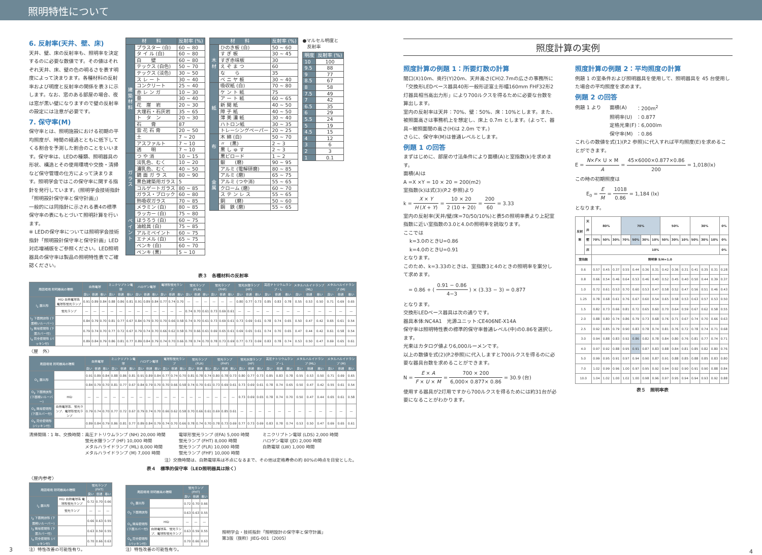照明特性について
6. 反射率(天井、壁、床)
天井、壁、床の反射率も、照明率を決定するのに必要な数値です。その値はそれぞれ天井、床、壁の色の明るさを表す明度によって決まります。各種材料の反射率および明度と反射率の関係を表３に示します。なお、窓のある部屋の場合、夜は窓が黒い壁になりますので壁の反射率の設定には注意が必要です。
7. 保守率(M)
保守率とは、照明施設における初期の平均照度が、時間の経過とともに低下してくる割合を予測した割合のことをいいます。保守率は、LEDの種類、照明器具の形状、構造とその使用環境や交換・清掃など保守管理の仕方によって決まります。照明学会ではこの保守率に関する指針を発行しています。(照明学会技術指針「照明設計保守率と保守計画」)
一般的には同指針に示される表4の標準保守率の表にもとづいて照明計算を行います。
※ LEDの保守率については照明学会技術指針「照明設計保守率と保守計画」LED対応増補版をご参照ください。LED照明器具の保守率は製品の照明特性表でご確認ください。
| 材 料 | | 反射率 (%) |
| --- | --- | --- |
| 建築材料 | プラスター (白) | 60 ~ 80 |
| | タ イ ル (白) | 60 ~ 80 |
| | 白 壁 | 60 ~ 80 |
| | テックス (白色) | 50 ~ 70 |
| | テックス (淡色) | 30 ~ 50 |
| | ス レ ー ト | 30 ~ 40 |
| | コンクリート | 25 ~ 40 |
| | 赤 レ ン ガ | 10 ~ 30 |
| | 畳 | 30 ~ 40 |
| | 花 崖 岩 | 20 ~ 30 |
| | 大理石・石灰岩 | 35 ~ 65 |
| | ト タ ン | 20 ~ 30 |
| | 石 膏 | 87 |
| | 雲 花 石 膏 | 20 ~ 50 |
| | 土 | 7 ~ 20 |
| | アスファルト | 7 ~ 10 |
| | 透 明 | 7 ~ 10 |
| ガラス | つ や 消 | 10 ~ 15 |
| | 淡乳色、むく | 10 ~ 20 |
| | 濃乳色、むく | 40 ~ 50 |
| | 鏡 面 ガ ラ ス | 80 ~ 90 |
| | 黒色建築用ガラス | 5 |
| | コルゲートガラス | 80 ~ 85 |
| | ガラス・ブロック | 60 ~ 80 |
| | 熱吸収ガラス | 70 ~ 85 |
| ペイント | メラミン (白) | 80 ~ 85 |
| | ラッカー (白) | 75 ~ 80 |
| | ほうろう (白) | 60 ~ 75 |
| | 油絵具 (白) | 75 ~ 85 |
| | アルミペイント | 60 ~ 75 |
| | エナメル (白) | 65 ~ 75 |
| | ペンキ (白) | 60 ~ 70 |
| | ペンキ (黒) | 5 ~ 10 |
| 材 料 | | 反射率 (%) |
| --- | --- | --- |
| 木材 | ひのき板 (白) | 50 ~ 60 |
| | す ぎ 板 | 30 ~ 45 |
| | すぎ赤味板 | 30 |
| | え ぞ ま つ | 60 |
| | な ら | 35 |
| | ベ ニ ヤ 板 | 30 ~ 40 |
| 紙 | 吸収紙 (白) | 70 ~ 80 |
| | ケ ン ト 紙 | 75 |
| | ア ー ト 紙 | 60 ~ 65 |
| | 新 聞 紙 | 40 ~ 50 |
| | 障 子 紙 | 40 ~ 50 |
| | 薄 美 濃 紙 | 30 ~ 40 |
| | ハトロン紙 | 30 ~ 35 |
| | トレーシングペーパー | 20 ~ 25 |
| 布 | 木 綿 (白) | 50 ~ 70 |
| | 〃 (黒) | 2 ~ 3 |
| | 黒 し ゅ す | 2 ~ 3 |
| | 黒ビロード | 1 ~ 2 |
| 金属 | 銀 (磨) | 90 ~ 95 |
| | アルミ (電解研磨) | 80 ~ 85 |
| | アルミ (磨) | 65 ~ 75 |
| | アルミ (つや消) | 55 ~ 65 |
| | クローム (磨) | 60 ~ 70 |
| | ス テ ン レ ス | 55 ~ 65 |
| | 銅 (磨) | 50 ~ 60 |
| | 鋼 鉄 (磨) | 55 ~ 65 |
●マルセル明度と
　反射率
| 明度 | 反射率 (%) |
| --- | --- |
| 10 | 100 |
| 9.5 | 88 |
| 9 | 77 |
| 8.5 | 67 |
| 8 | 58 |
| 7.5 | 49 |
| 7 | 42 |
| 6.5 | 35 |
| 6 | 29 |
| 5.5 | 24 |
| 5 | 19 |
| 4.5 | 15 |
| 4 | 12 |
| 3 | 6 |
| 2 | 3 |
| 1 | 0.1 |
表３　各種材料の反射率
| 周囲環境 照明器具の種類 | | 白熱電球 | | | ミニクリプトン電球 | | | ハロゲン電球 | | | 電球形蛍光ランプ | | | 蛍光ランプ (FLR) | | | 蛍光ランプ (FHF) | | | 蛍光水銀ランプ (HF) | | | 高圧ナトリウムランプ・L | | | メタルハルイドランプ (ML) | | | メタルハルイドランプ (M) | | |
| --- | --- | --- | --- | --- | --- | --- | --- | --- | --- | --- | --- | --- | --- | --- | --- | --- | --- | --- | --- | --- | --- | --- | --- | --- | --- | --- | --- | --- | --- | --- | --- |
| | | 良い | 普通 | 悪い | 良い | 普通 | 悪い | 良い | 普通 | 悪い | 良い | 普通 | 悪い | 良い | 普通 | 悪い | 良い | 普通 | 悪い | 良い | 普通 | 悪い | 良い | 普通 | 悪い | 良い | 普通 | 悪い | 良い | 普通 | 悪い |
| I<sub>1</sub> 露出形 | HID 白熱電球系 電球形蛍光ランプ | 0.91 | 0.89 | 0.84 | 0.88 | 0.86 | 0.81 | 0.91 | 0.89 | 0.84 | 0.77 | 0.74 | 0.70 | — | — | — | — | — | — | 0.80 | 0.77 | 0.73 | 0.85 | 0.83 | 0.78 | 0.55 | 0.53 | 0.50 | 0.71 | 0.69 | 0.65 |
| | 蛍光ランプ | — | — | — | — | — | — | — | — | — | — | — | — | 0.74 | 0.70 | 0.61 | 0.73 | 0.69 | 0.61 | — | — | — | — | — | — | — | — | — | — | — | — |
| I<sub>2</sub> 下面開放形 (下面粗いルーバー) | | 0.84 | 0.79 | 0.70 | 0.81 | 0.77 | 0.67 | 0.84 | 0.79 | 0.70 | 0.70 | 0.66 | 0.58 | 0.74 | 0.70 | 0.61 | 0.73 | 0.69 | 0.61 | 0.73 | 0.69 | 0.61 | 0.78 | 0.74 | 0.65 | 0.50 | 0.47 | 0.42 | 0.65 | 0.61 | 0.54 |
| I<sub>3</sub> 簡易密閉形 (下面カバー付) | | 0.79 | 0.74 | 0.70 | 0.77 | 0.72 | 0.67 | 0.79 | 0.74 | 0.70 | 0.66 | 0.62 | 0.58 | 0.70 | 0.66 | 0.61 | 0.69 | 0.65 | 0.61 | 0.69 | 0.65 | 0.61 | 0.74 | 0.70 | 0.65 | 0.47 | 0.44 | 0.42 | 0.61 | 0.58 | 0.54 |
| I<sub>4</sub> 完全密閉形 (パッキン付) | | 0.89 | 0.84 | 0.79 | 0.86 | 0.81 | 0.77 | 0.89 | 0.84 | 0.79 | 0.74 | 0.70 | 0.66 | 0.78 | 0.74 | 0.70 | 0.78 | 0.73 | 0.69 | 0.77 | 0.73 | 0.69 | 0.83 | 0.78 | 0.74 | 0.53 | 0.50 | 0.47 | 0.69 | 0.65 | 0.61 |
〈屋　外〉
| 周囲環境 照明器具の種類 | | 白熱電球 | | | ミニクリプトン電球 | | | ハロゲン電球 | | | 電球形蛍光ランプ | | | 蛍光ランプ (FLR) | | | 蛍光ランプ (FHF) | | | 蛍光水銀ランプ (HF) | | | 高圧ナトリウムランプ・L | | | メタルハルイドランプ (ML) | | | メタルハルイドランプ (M) | | |
| --- | --- | --- | --- | --- | --- | --- | --- | --- | --- | --- | --- | --- | --- | --- | --- | --- | --- | --- | --- | --- | --- | --- | --- | --- | --- | --- | --- | --- | --- | --- | --- |
| | | 良い | 普通 | 悪い | 良い | 普通 | 悪い | 良い | 普通 | 悪い | 良い | 普通 | 悪い | 良い | 普通 | 悪い | 良い | 普通 | 悪い | 良い | 普通 | 悪い | 良い | 普通 | 悪い | 良い | 普通 | 悪い | 良い | 普通 | 悪い |
| O<sub>1</sub> 露出形 | | 0.91 | 0.89 | 0.84 | 0.88 | 0.86 | 0.81 | 0.91 | 0.89 | 0.84 | 0.77 | 0.74 | 0.70 | 0.81 | 0.78 | 0.74 | 0.80 | 0.78 | 0.73 | 0.80 | 0.77 | 0.73 | 0.85 | 0.83 | 0.78 | 0.55 | 0.53 | 0.50 | 0.71 | 0.69 | 0.65 |
| | | 0.84 | 0.79 | 0.70 | 0.81 | 0.77 | 0.67 | 0.84 | 0.79 | 0.70 | 0.70 | 0.66 | 0.58 | 0.74 | 0.70 | 0.61 | 0.73 | 0.69 | 0.61 | 0.73 | 0.69 | 0.61 | 0.78 | 0.74 | 0.65 | 0.50 | 0.47 | 0.42 | 0.55 | 0.61 | 0.54 |
| O<sub>2</sub> 下面開放形 (下面粗いルーバー) | HID | — | — | — | — | — | — | — | — | — | — | — | — | — | — | — | — | — | — | 0.73 | 0.69 | 0.65 | 0.78 | 0.74 | 0.70 | 0.50 | 0.47 | 0.44 | 0.65 | 0.61 | 0.58 |
| O<sub>3</sub> 簡易密閉形 (下面カバー付) | 白熱電球系、蛍光ランプ、電球形蛍光ランプ | 0.79 | 0.74 | 0.70 | 0.77 | 0.72 | 0.67 | 0.79 | 0.74 | 0.70 | 0.66 | 0.62 | 0.58 | 0.70 | 0.66 | 0.61 | 0.69 | 0.85 | 0.61 | — | — | — | — | — | — | — | — | — | — | — | — |
| O<sub>4</sub> 完全密閉形 (パッキン付) | | 0.89 | 0.84 | 0.79 | 0.86 | 0.81 | 0.77 | 0.89 | 0.84 | 0.79 | 0.74 | 0.70 | 0.66 | 0.78 | 0.74 | 0.70 | 0.78 | 0.73 | 0.69 | 0.77 | 0.73 | 0.69 | 0.83 | 0.78 | 0.74 | 0.53 | 0.50 | 0.47 | 0.69 | 0.65 | 0.61 |
| 清掃間隔：1 年、交換時間： | 高圧ナトリウムランプ (NH) 20,000 時間 | 電球形蛍光ランプ (EFA) 5,000 時間 | ミニクリプトン電球 (LDS) 2,000 時間 |
| | 蛍光水銀ランプ (HF) 10,000 時間 | 蛍光ランプ (FHT) 8,000 時間 | ハロゲン電球 (JD) 2,000 時間 |
| | メタルハライドランプ (ML) 8,000 時間 | 蛍光ランプ (FLR) 10,000 時間 | 白熱電球 (LW) 1,000 時間 |
| | メタルハライドランプ (M) 7,000 時間 | 蛍光ランプ (FHF) 10,000 時間 | |
注）交換時間は、白熱電球系は不点になるまで、その他は定格寿命の約 80%の時点を目安とした。
表４　標準的保守率（LED照明器具は除く）
〈屋内参考〉
| 周囲環境 照明器具の種類 | | 蛍光ランプ (FHT) | | |
| --- | --- | --- | --- | --- |
| | | 良い | 普通 | 悪い |
| I<sub>1</sub> 露出形 | HID 白熱電球系 電球形蛍光ランプ | 0.72 | 0.70 | 0.66 |
| | 蛍光ランプ | — | — | — |
| I<sub>2</sub> 下面開放形 (下面粗いルーバー) | | 0.66 | 0.63 | 0.55 |
| I<sub>3</sub> 簡易密閉形 (下面カバー付) | | 0.63 | 0.59 | 0.55 |
| I<sub>4</sub> 完全密閉形 (パッキン付) | | 0.70 | 0.66 | 0.63 |
注）特性改善の可能性有り。
| 周囲環境 照明器具の種類 | | 蛍光ランプ (FHT) | | |
| --- | --- | --- | --- | --- |
| | | 良い | 普通 | 悪い |
| O<sub>1</sub> 露出形 | | 0.72 | 0.70 | 0.66 |
| O<sub>2</sub> 下面開放形 | | 0.63 | 0.63 | 0.55 |
| O<sub>3</sub> 簡易密閉形 (下面カバー付) | HID | — | — | — |
| | 白熱電球系、蛍光ランプ、電球形蛍光ランプ | 0.63 | 0.59 | 0.55 |
| O<sub>4</sub> 完全密閉形 (パッキン付) | | 0.70 | 0.66 | 0.63 |
注）特性改善の可能性有り。
照明学会・技術指針「照明設計の保守率と保守計画」
第3版（抜粋）JIEG-001（2005）
3
照度計算の実例
照度計算の例題 1：所要灯数の計算
間口(X)10m、奥行(Y)20m、天井高さ(CH)2.7mの広さの事務所に「交換形LEDベース器具40形一般形逆富士形幅160mm FHF32形2灯器具相当高出力形」により700ルクスを得るために必要な台数を算出します。
室内の反射率は天井：70%、壁：50%、床：10%とします。また、被照面高さは事務机上を想定し、床上 0.7m とします。(よって、器具−被照面間の高さ(H)は 2.0m です。)
さらに、保守率(M)は普通レベルとします。
例題 1 の回答
まずはじめに、部屋の寸法条件により面積(A)と室指数(k)を求めます。
面積(A)は
A =X ×Y = 10 × 20 = 200(m2)
室指数(k)は式(3)(P.2 参照)より
k = X × Y H (X + Y) = 10 × 20 2 (10 + 20) = 200 60 = 3.33
室内の反射率(天井/壁/床=70/50/10%)と表5の照明率表より上記室指数に近い室指数の3.0と4.0の照明率を読取ります。
ここでは
k=3.0のときU=0.86
k=4.0のときU=0.91
となります。
このため、k=3.33のときは、室指数3と4のときの照明率を案分して求めます。
= 0.86 + ( 0.91 − 0.86 4−3 ) × (3.33 − 3) = 0.877
となります。
交換形LEDベース器具は次の通りです。
器具本体:NC4A1　光源ユニット:CE406NE-X14A
保守率は照明特性表の標準的保守率普通レベル(中)の0.86を選択します。
光束はカタログ値より6,000ルーメンです。
以上の数値を式(2)(P.2参照)に代入しますと700ルクスを得るのに必要な器具台数を求めることができます。
N = E × A F × U × M = 700 × 200 6,000× 0.877× 0.86 = 30.9 (台)
使用する器具が2灯用ですから700ルクスを得るためには約31台が必要になることがわかります。
照度計算の例題 2：平均照度の計算
例題 1 の室条件および照明器具を使用して、照明器具を 45 台使用した場合の平均照度を求めます。
例題 2 の回答
| 例題 1 より | 面積(A) | ：200m<sup>2</sup> |
| | 照明率(U) | ：0.877 |
| | 定格光束(F) | ：6,000lm |
| | 保守率(M) | ：0.86 |
これらの数値を式(1)(P.2 参照)に代入すれば平均照度(E)を求めることができます。
E = N×F× U × M A = 45×6000×0.877×0.86 200 = 1,018(lx)
この時の初期照度は
E<sub>0</sub> = E M = 1018 0.86 = 1,184 (lx)
となります。
| 反射率 | 天井 | 80% | | | 70% | | | | 50% | | | 30% | | | 0% |
| --- | --- | --- | --- | --- | --- | --- | --- | --- | --- | --- | --- | --- | --- | --- | --- |
| | 壁 | 70% | 50% | 30% | 70% | 50% | 30% | 10% | 50% | 30% | 10% | 50% | 30% | 10% | 0% |
| | 床 | 10% | | | | | | | | | | | | | 0% |
| 室指数 | | 照明率 S/H=1.0 | | | | | | | | | | | | | |
| 0.6 | | 0.57 | 0.45 | 0.37 | 0.55 | 0.44 | 0.36 | 0.31 | 0.42 | 0.36 | 0.31 | 0.41 | 0.35 | 0.31 | 0.28 |
| 0.8 | | 0.66 | 0.54 | 0.46 | 0.64 | 0.53 | 0.46 | 0.40 | 0.52 | 0.45 | 0.40 | 0.50 | 0.44 | 0.39 | 0.37 |
| 1.0 | | 0.72 | 0.61 | 0.53 | 0.70 | 0.60 | 0.53 | 0.47 | 0.58 | 0.52 | 0.47 | 0.56 | 0.51 | 0.46 | 0.43 |
| 1.25 | | 0.78 | 0.68 | 0.61 | 0.76 | 0.67 | 0.60 | 0.54 | 0.65 | 0.58 | 0.53 | 0.63 | 0.57 | 0.53 | 0.50 |
| 1.5 | | 0.82 | 0.73 | 0.66 | 0.81 | 0.72 | 0.65 | 0.60 | 0.70 | 0.64 | 0.59 | 0.67 | 0.62 | 0.58 | 0.55 |
| 2.0 | | 0.88 | 0.80 | 0.74 | 0.86 | 0.79 | 0.73 | 0.68 | 0.76 | 0.71 | 0.67 | 0.74 | 0.70 | 0.66 | 0.63 |
| 2.5 | | 0.92 | 0.85 | 0.79 | 0.90 | 0.83 | 0.78 | 0.74 | 0.81 | 0.76 | 0.72 | 0.78 | 0.74 | 0.71 | 0.68 |
| 3.0 | | 0.94 | 0.88 | 0.83 | 0.92 | 0.86 | 0.82 | 0.78 | 0.84 | 0.80 | 0.76 | 0.81 | 0.77 | 0.74 | 0.71 |
| 4.0 | | 0.97 | 0.92 | 0.88 | 0.95 | 0.91 | 0.87 | 0.83 | 0.88 | 0.84 | 0.81 | 0.85 | 0.82 | 0.80 | 0.76 |
| 5.0 | | 0.99 | 0.95 | 0.91 | 0.97 | 0.94 | 0.90 | 0.87 | 0.91 | 0.88 | 0.85 | 0.88 | 0.85 | 0.83 | 0.80 |
| 7.0 | | 1.02 | 0.99 | 0.96 | 1.00 | 0.97 | 0.95 | 0.92 | 0.94 | 0.92 | 0.90 | 0.91 | 0.90 | 0.88 | 0.84 |
| 10.0 | | 1.04 | 1.02 | 1.00 | 1.02 | 1.00 | 0.98 | 0.96 | 0.97 | 0.95 | 0.94 | 0.94 | 0.93 | 0.92 | 0.88 |
表５　照明率表
4